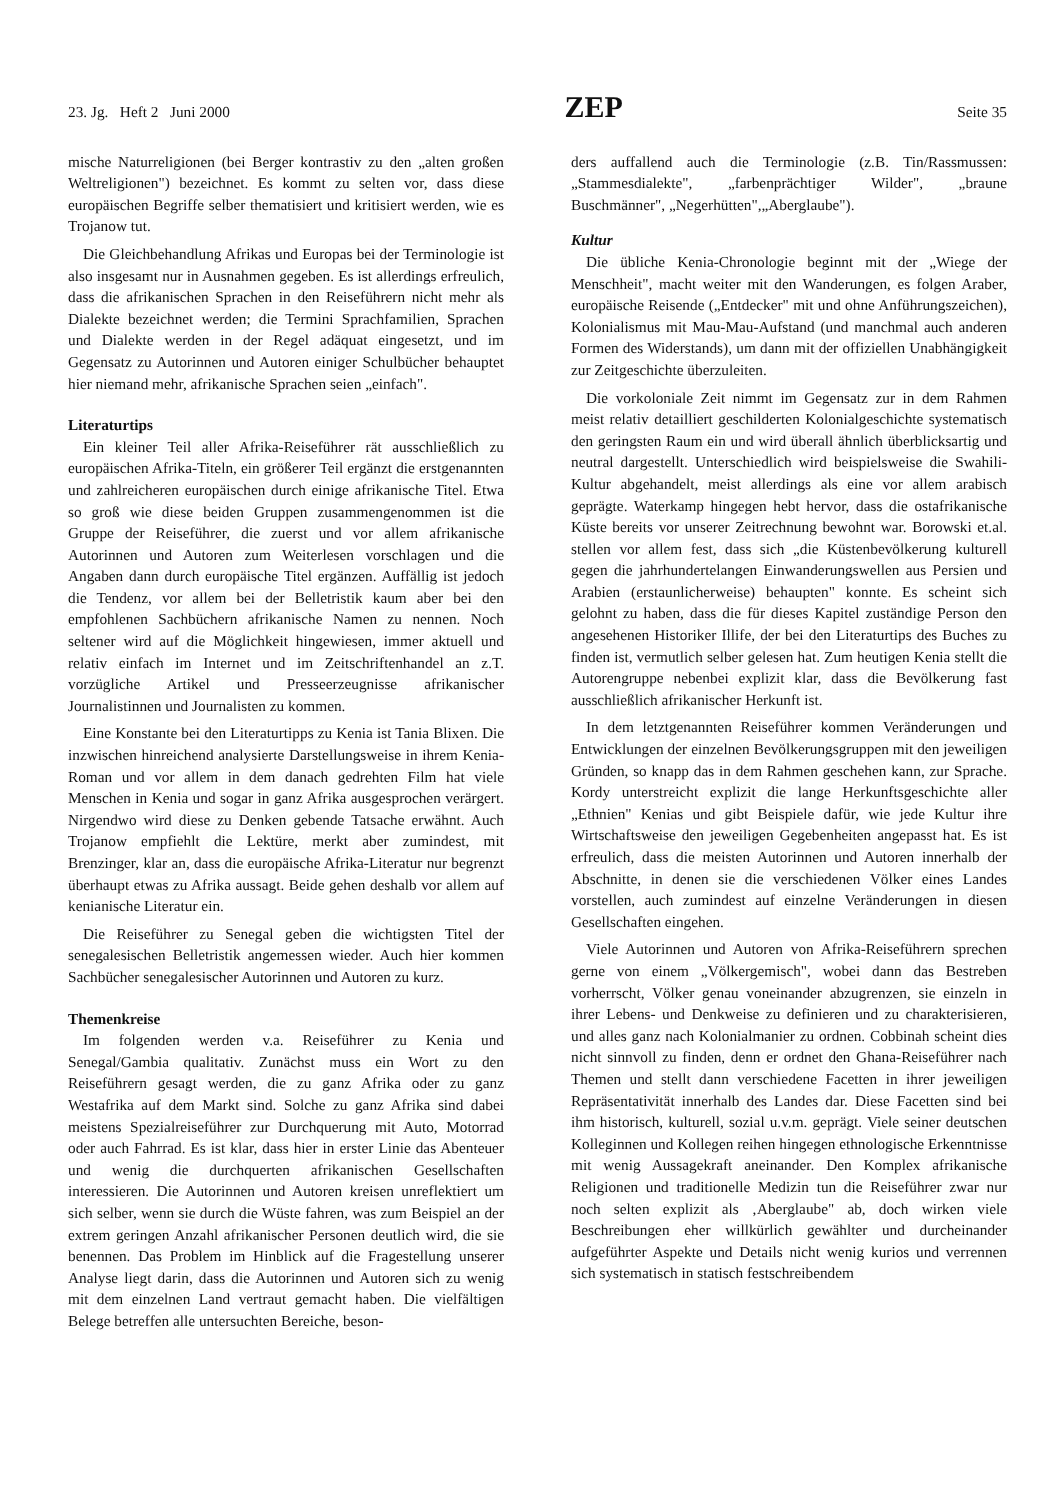23. Jg. Heft 2 Juni 2000 ZEP Seite 35
mische Naturreligionen (bei Berger kontrastiv zu den „alten großen Weltreligionen") bezeichnet. Es kommt zu selten vor, dass diese europäischen Begriffe selber thematisiert und kritisiert werden, wie es Trojanow tut.
Die Gleichbehandlung Afrikas und Europas bei der Terminologie ist also insgesamt nur in Ausnahmen gegeben. Es ist allerdings erfreulich, dass die afrikanischen Sprachen in den Reiseführern nicht mehr als Dialekte bezeichnet werden; die Termini Sprachfamilien, Sprachen und Dialekte werden in der Regel adäquat eingesetzt, und im Gegensatz zu Autorinnen und Autoren einiger Schulbücher behauptet hier niemand mehr, afrikanische Sprachen seien „einfach".
Literaturtips
Ein kleiner Teil aller Afrika-Reiseführer rät ausschließlich zu europäischen Afrika-Titeln, ein größerer Teil ergänzt die erstgenannten und zahlreicheren europäischen durch einige afrikanische Titel. Etwa so groß wie diese beiden Gruppen zusammengenommen ist die Gruppe der Reiseführer, die zuerst und vor allem afrikanische Autorinnen und Autoren zum Weiterlesen vorschlagen und die Angaben dann durch europäische Titel ergänzen. Auffällig ist jedoch die Tendenz, vor allem bei der Belletristik kaum aber bei den empfohlenen Sachbüchern afrikanische Namen zu nennen. Noch seltener wird auf die Möglichkeit hingewiesen, immer aktuell und relativ einfach im Internet und im Zeitschriftenhandel an z.T. vorzügliche Artikel und Presseerzeugnisse afrikanischer Journalistinnen und Journalisten zu kommen.
Eine Konstante bei den Literaturtipps zu Kenia ist Tania Blixen. Die inzwischen hinreichend analysierte Darstellungsweise in ihrem Kenia-Roman und vor allem in dem danach gedrehten Film hat viele Menschen in Kenia und sogar in ganz Afrika ausgesprochen verärgert. Nirgendwo wird diese zu Denken gebende Tatsache erwähnt. Auch Trojanow empfiehlt die Lektüre, merkt aber zumindest, mit Brenzinger, klar an, dass die europäische Afrika-Literatur nur begrenzt überhaupt etwas zu Afrika aussagt. Beide gehen deshalb vor allem auf kenianische Literatur ein.
Die Reiseführer zu Senegal geben die wichtigsten Titel der senegalesischen Belletristik angemessen wieder. Auch hier kommen Sachbücher senegalesischer Autorinnen und Autoren zu kurz.
Themenkreise
Im folgenden werden v.a. Reiseführer zu Kenia und Senegal/Gambia qualitativ. Zunächst muss ein Wort zu den Reiseführern gesagt werden, die zu ganz Afrika oder zu ganz Westafrika auf dem Markt sind. Solche zu ganz Afrika sind dabei meistens Spezialreiseführer zur Durchquerung mit Auto, Motorrad oder auch Fahrrad. Es ist klar, dass hier in erster Linie das Abenteuer und wenig die durchquerten afrikanischen Gesellschaften interessieren. Die Autorinnen und Autoren kreisen unreflektiert um sich selber, wenn sie durch die Wüste fahren, was zum Beispiel an der extrem geringen Anzahl afrikanischer Personen deutlich wird, die sie benennen. Das Problem im Hinblick auf die Fragestellung unserer Analyse liegt darin, dass die Autorinnen und Autoren sich zu wenig mit dem einzelnen Land vertraut gemacht haben. Die vielfältigen Belege betreffen alle untersuchten Bereiche, beson-
ders auffallend auch die Terminologie (z.B. Tin/Rassmussen: „Stammesdialekte", „farbenprächtiger Wilder", „braune Buschmänner", „Negerhütten",„Aberglaube").
Kultur
Die übliche Kenia-Chronologie beginnt mit der „Wiege der Menschheit", macht weiter mit den Wanderungen, es folgen Araber, europäische Reisende („Entdecker" mit und ohne Anführungszeichen), Kolonialismus mit Mau-Mau-Aufstand (und manchmal auch anderen Formen des Widerstands), um dann mit der offiziellen Unabhängigkeit zur Zeitgeschichte überzuleiten.
Die vorkoloniale Zeit nimmt im Gegensatz zur in dem Rahmen meist relativ detailliert geschilderten Kolonialgeschichte systematisch den geringsten Raum ein und wird überall ähnlich überblicksartig und neutral dargestellt. Unterschiedlich wird beispielsweise die Swahili-Kultur abgehandelt, meist allerdings als eine vor allem arabisch geprägte. Waterkamp hingegen hebt hervor, dass die ostafrikanische Küste bereits vor unserer Zeitrechnung bewohnt war. Borowski et.al. stellen vor allem fest, dass sich „die Küstenbevölkerung kulturell gegen die jahrhundertelangen Einwanderungswellen aus Persien und Arabien (erstaunlicherweise) behaupten" konnte. Es scheint sich gelohnt zu haben, dass die für dieses Kapitel zuständige Person den angesehenen Historiker Illife, der bei den Literaturtips des Buches zu finden ist, vermutlich selber gelesen hat. Zum heutigen Kenia stellt die Autorengruppe nebenbei explizit klar, dass die Bevölkerung fast ausschließlich afrikanischer Herkunft ist.
In dem letztgenannten Reiseführer kommen Veränderungen und Entwicklungen der einzelnen Bevölkerungsgruppen mit den jeweiligen Gründen, so knapp das in dem Rahmen geschehen kann, zur Sprache. Kordy unterstreicht explizit die lange Herkunftsgeschichte aller „Ethnien" Kenias und gibt Beispiele dafür, wie jede Kultur ihre Wirtschaftsweise den jeweiligen Gegebenheiten angepasst hat. Es ist erfreulich, dass die meisten Autorinnen und Autoren innerhalb der Abschnitte, in denen sie die verschiedenen Völker eines Landes vorstellen, auch zumindest auf einzelne Veränderungen in diesen Gesellschaften eingehen.
Viele Autorinnen und Autoren von Afrika-Reiseführern sprechen gerne von einem „Völkergemisch", wobei dann das Bestreben vorherrscht, Völker genau voneinander abzugrenzen, sie einzeln in ihrer Lebens- und Denkweise zu definieren und zu charakterisieren, und alles ganz nach Kolonialmanier zu ordnen. Cobbinah scheint dies nicht sinnvoll zu finden, denn er ordnet den Ghana-Reiseführer nach Themen und stellt dann verschiedene Facetten in ihrer jeweiligen Repräsentativität innerhalb des Landes dar. Diese Facetten sind bei ihm historisch, kulturell, sozial u.v.m. geprägt. Viele seiner deutschen Kolleginnen und Kollegen reihen hingegen ethnologische Erkenntnisse mit wenig Aussagekraft aneinander. Den Komplex afrikanische Religionen und traditionelle Medizin tun die Reiseführer zwar nur noch selten explizit als ‚Aberglaube" ab, doch wirken viele Beschreibungen eher willkürlich gewählter und durcheinander aufgeführter Aspekte und Details nicht wenig kurios und verrennen sich systematisch in statisch festschreibendem